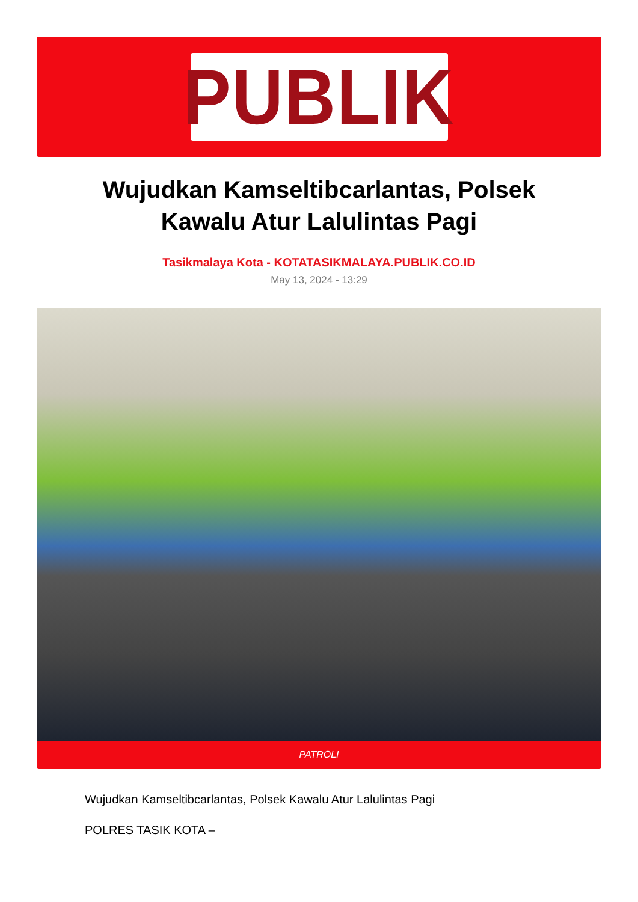PUBLIK
Wujudkan Kamseltibcarlantas, Polsek Kawalu Atur Lalulintas Pagi
Tasikmalaya Kota - KOTATASIKMALAYA.PUBLIK.CO.ID
May 13, 2024 - 13:29
PATROLI
Wujudkan Kamseltibcarlantas, Polsek Kawalu Atur Lalulintas Pagi
POLRES TASIK KOTA –